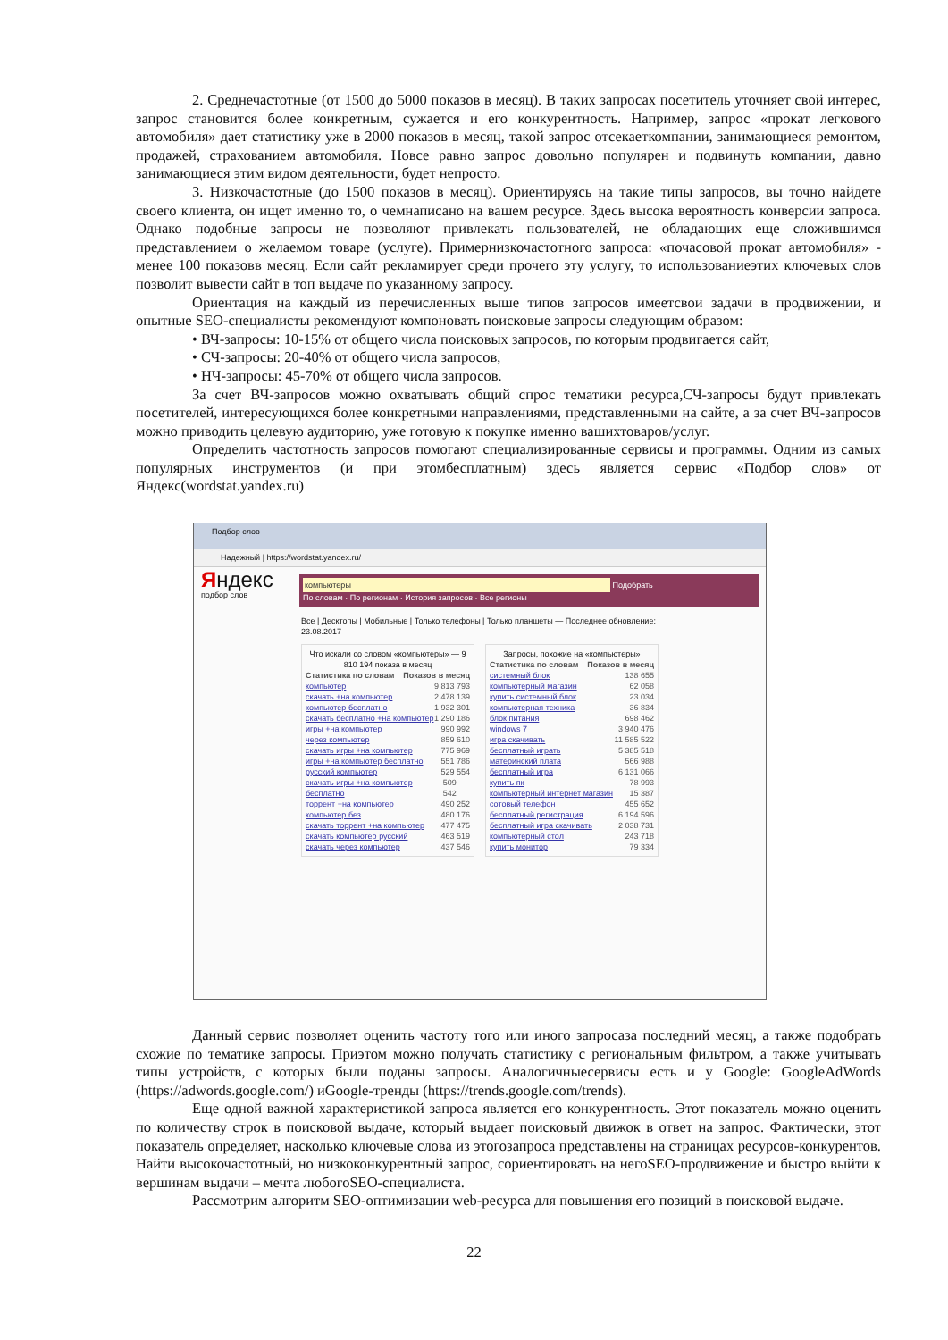2. Среднечастотные (от 1500 до 5000 показов в месяц). В таких запросах посетитель уточняет свой интерес, запрос становится более конкретным, сужается и его конкурентность. Например, запрос «прокат легкового автомобиля» дает статистику уже в 2000 показов в месяц, такой запрос отсекаеткомпании, занимающиеся ремонтом, продажей, страхованием автомобиля. Новсе равно запрос довольно популярен и подвинуть компании, давно занимающиеся этим видом деятельности, будет непросто.
3. Низкочастотные (до 1500 показов в месяц). Ориентируясь на такие типы запросов, вы точно найдете своего клиента, он ищет именно то, о чемнаписано на вашем ресурсе. Здесь высока вероятность конверсии запроса. Однако подобные запросы не позволяют привлекать пользователей, не обладающих еще сложившимся представлением о желаемом товаре (услуге). Примернизкочастотного запроса: «почасовой прокат автомобиля» - менее 100 показовв месяц. Если сайт рекламирует среди прочего эту услугу, то использованиеэтих ключевых слов позволит вывести сайт в топ выдаче по указанному запросу.
Ориентация на каждый из перечисленных выше типов запросов имеетсвои задачи в продвижении, и опытные SEO-специалисты рекомендуют компоновать поисковые запросы следующим образом:
• ВЧ-запросы: 10-15% от общего числа поисковых запросов, по которым продвигается сайт,
• СЧ-запросы: 20-40% от общего числа запросов,
• НЧ-запросы: 45-70% от общего числа запросов.
За счет ВЧ-запросов можно охватывать общий спрос тематики ресурса,СЧ-запросы будут привлекать посетителей, интересующихся более конкретными направлениями, представленными на сайте, а за счет ВЧ-запросов можно приводить целевую аудиторию, уже готовую к покупке именно вашихтоваров/услуг.
Определить частотность запросов помогают специализированные сервисы и программы. Одним из самых популярных инструментов (и при этомбесплатным) здесь является сервис «Подбор слов» от Яндекс(wordstat.yandex.ru)
Подбор слов
Надежный | https://wordstat.yandex.ru/
Яндекс
подбор слов
компьютеры Подобрать
По словам · По регионам · История запросов · Все регионы
Все | Десктопы | Мобильные | Только телефоны | Только планшеты — Последнее обновление: 23.08.2017
Что искали со словом «компьютеры» — 9 810 194 показа в месяц
Статистика по словам Показов в месяц
компьютер 9 813 793
скачать +на компьютер 2 478 139
компьютер бесплатно 1 932 301
скачать бесплатно +на компьютер 1 290 186
игры +на компьютер 990 992
через компьютер 859 610
скачать игры +на компьютер 775 969
игры +на компьютер бесплатно 551 786
русский компьютер 529 554
скачать игры +на компьютер бесплатно 509 542
торрент +на компьютер 490 252
компьютер без 480 176
скачать торрент +на компьютер 477 475
скачать компьютер русский 463 519
скачать через компьютер 437 546
Запросы, похожие на «компьютеры»
Статистика по словам Показов в месяц
системный блок 138 655
компьютерный магазин 62 058
купить системный блок 23 034
компьютерная техника 36 834
блок питания 698 462
windows 7 3 940 476
игра скачивать 11 585 522
бесплатный играть 5 385 518
материнский плата 566 988
бесплатный игра 6 131 066
купить пк 78 993
компьютерный интернет магазин 15 387
сотовый телефон 455 652
бесплатный регистрация 6 194 596
бесплатный игра скачивать 2 038 731
компьютерный стол 243 718
купить монитор 79 334
Данный сервис позволяет оценить частоту того или иного запросаза последний месяц, а также подобрать схожие по тематике запросы. Приэтом можно получать статистику с региональным фильтром, а также учитывать типы устройств, с которых были поданы запросы. Аналогичныесервисы есть и у Google: GoogleAdWords (https://adwords.google.com/) иGoogle-тренды (https://trends.google.com/trends).
Еще одной важной характеристикой запроса является его конкурентность. Этот показатель можно оценить по количеству строк в поисковой выдаче, который выдает поисковый движок в ответ на запрос. Фактически, этот показатель определяет, насколько ключевые слова из этогозапроса представлены на страницах ресурсов-конкурентов. Найти высокочастотный, но низкоконкурентный запрос, сориентировать на негоSEO-продвижение и быстро выйти к вершинам выдачи – мечта любогоSEO-специалиста.
Рассмотрим алгоритм SEO-оптимизации web-ресурса для повышения его позиций в поисковой выдаче.
22